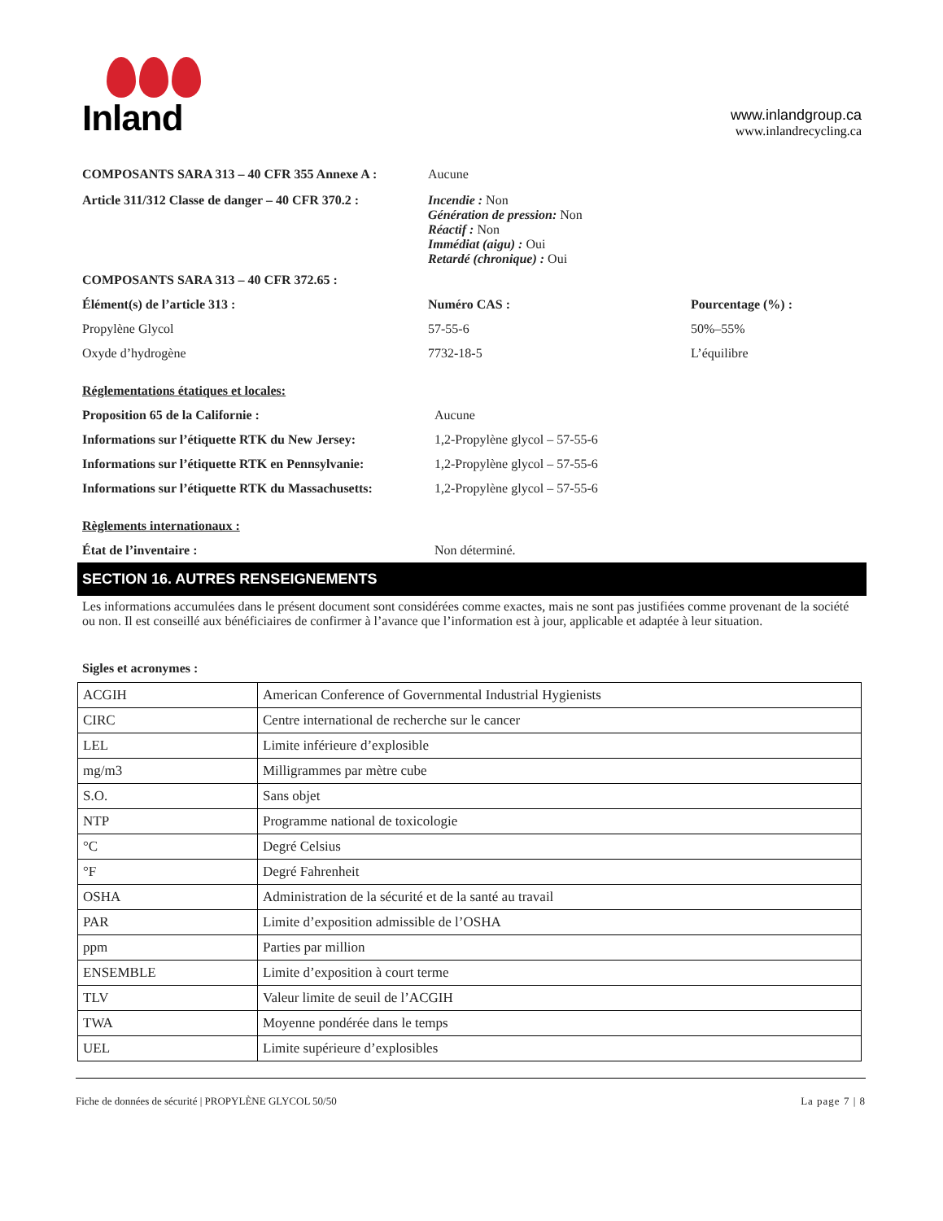Inland
www.inlandgroup.ca
www.inlandrecycling.ca
COMPOSANTS SARA 313 – 40 CFR 355 Annexe A : Aucune
Article 311/312 Classe de danger – 40 CFR 370.2 :
Incendie : Non
Génération de pression: Non
Réactif : Non
Immédiat (aigu) : Oui
Retardé (chronique) : Oui
COMPOSANTS SARA 313 – 40 CFR 372.65 :
Élément(s) de l’article 313 : Numéro CAS : Pourcentage (%) :
Propylène Glycol 57-55-6 50%–55%
Oxyde d’hydrogène 7732-18-5 L’équilibre
Réglementations étatiques et locales:
Proposition 65 de la Californie : Aucune
Informations sur l’étiquette RTK du New Jersey:
1,2-Propylène glycol – 57-55-6
Informations sur l’étiquette RTK en Pennsylvanie:
1,2-Propylène glycol – 57-55-6
Informations sur l’étiquette RTK du Massachusetts:
1,2-Propylène glycol – 57-55-6
Règlements internationaux :
État de l’inventaire : Non déterminé.
SECTION 16. AUTRES RENSEIGNEMENTS
Les informations accumulées dans le présent document sont considérées comme exactes, mais ne sont pas justifiées comme provenant de la société ou non. Il est conseillé aux bénéficiaires de confirmer à l’avance que l’information est à jour, applicable et adaptée à leur situation.
Sigles et acronymes :
| ACGIH | American Conference of Governmental Industrial Hygienists |
| CIRC | Centre international de recherche sur le cancer |
| LEL | Limite inférieure d’explosible |
| mg/m3 | Milligrammes par mètre cube |
| S.O. | Sans objet |
| NTP | Programme national de toxicologie |
| °C | Degré Celsius |
| °F | Degré Fahrenheit |
| OSHA | Administration de la sécurité et de la santé au travail |
| PAR | Limite d’exposition admissible de l’OSHA |
| ppm | Parties par million |
| ENSEMBLE | Limite d’exposition à court terme |
| TLV | Valeur limite de seuil de l’ACGIH |
| TWA | Moyenne pondérée dans le temps |
| UEL | Limite supérieure d’explosibles |
Fiche de données de sécurité | PROPYLÈNE GLYCOL 50/50 La page 7 | 8